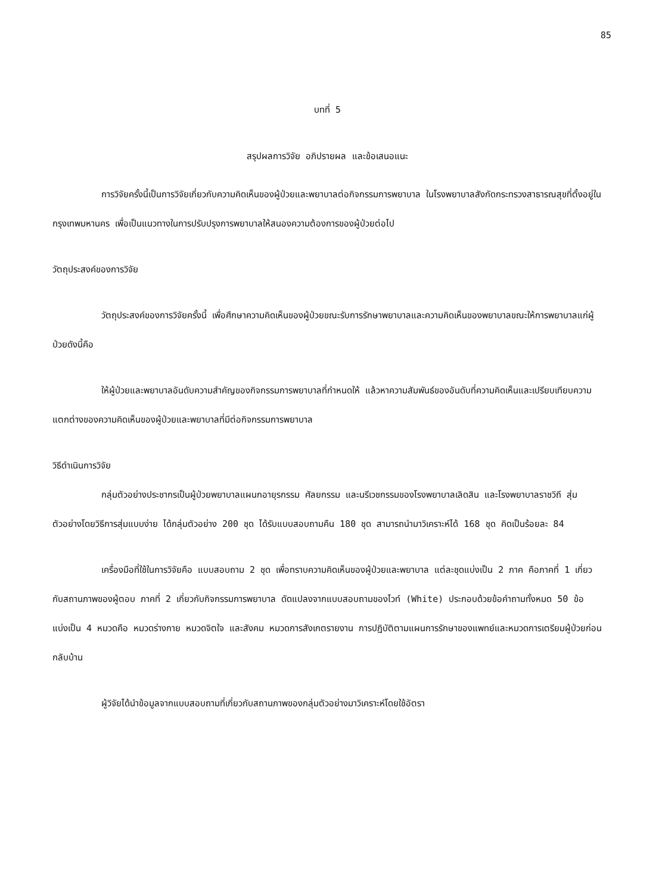85
บทที่ 5
สรุปผลการวิจัย อภิปรายผล และข้อเสนอแนะ
การวิจัยครั้งนี้เป็นการวิจัยเกี่ยวกับความคิดเห็นของผู้ป่วยและพยาบาลต่อกิจกรรมการพยาบาล ในโรงพยาบาลสังกัดกระทรวงสาธารณสุขที่ตั้งอยู่ในกรุงเทพมหานคร เพื่อเป็นแนวทางในการปรับปรุงการพยาบาลให้สนองความต้องการของผู้ป่วยต่อไป
วัตถุประสงค์ของการวิจัย
วัตถุประสงค์ของการวิจัยครั้งนี้ เพื่อศึกษาความคิดเห็นของผู้ป่วยขณะรับการรักษาพยาบาลและความคิดเห็นของพยาบาลขณะให้การพยาบาลแก่ผู้ป่วยดังนี้คือ
ให้ผู้ป่วยและพยาบาลอันดับความสำคัญของกิจกรรมการพยาบาลที่กำหนดให้ แล้วหาความสัมพันธ์ของอันดับที่ความคิดเห็นและเปรียบเทียบความแตกต่างของความคิดเห็นของผู้ป่วยและพยาบาลที่มีต่อกิจกรรมการพยาบาล
วิธีดำเนินการวิจัย
กลุ่มตัวอย่างประชากรเป็นผู้ป่วยพยาบาลแผนกอายุรกรรม ศัลยกรรม และนรีเวชกรรมของโรงพยาบาลเลิดสิน และโรงพยาบาลราชวิถี สุ่มตัวอย่างโดยวิธีการสุ่มแบบง่าย ได้กลุ่มตัวอย่าง 200 ชุด ได้รับแบบสอบถามคืน 180 ชุด สามารถนำมาวิเคราะห์ได้ 168 ชุด คิดเป็นร้อยละ 84
เครื่องมือที่ใช้ในการวิจัยคือ แบบสอบถาม 2 ชุด เพื่อทราบความคิดเห็นของผู้ป่วยและพยาบาล แต่ละชุดแบ่งเป็น 2 ภาค คือภาคที่ 1 เกี่ยวกับสถานภาพของผู้ตอบ ภาคที่ 2 เกี่ยวกับกิจกรรมการพยาบาล ดัดแปลงจากแบบสอบถามของไวท์ (White) ประกอบด้วยข้อคำถามทั้งหมด 50 ข้อ แบ่งเป็น 4 หมวดคือ หมวดร่างกาย หมวดจิตใจ และสังคม หมวดการสังเกตรายงาน การปฏิบัติตามแผนการรักษาของแพทย์และหมวดการเตรียมผู้ป่วยก่อนกลับบ้าน
ผู้วิจัยได้นำข้อมูลจากแบบสอบถามที่เกี่ยวกับสถานภาพของกลุ่มตัวอย่างมาวิเคราะห์โดยใช้อัตรา